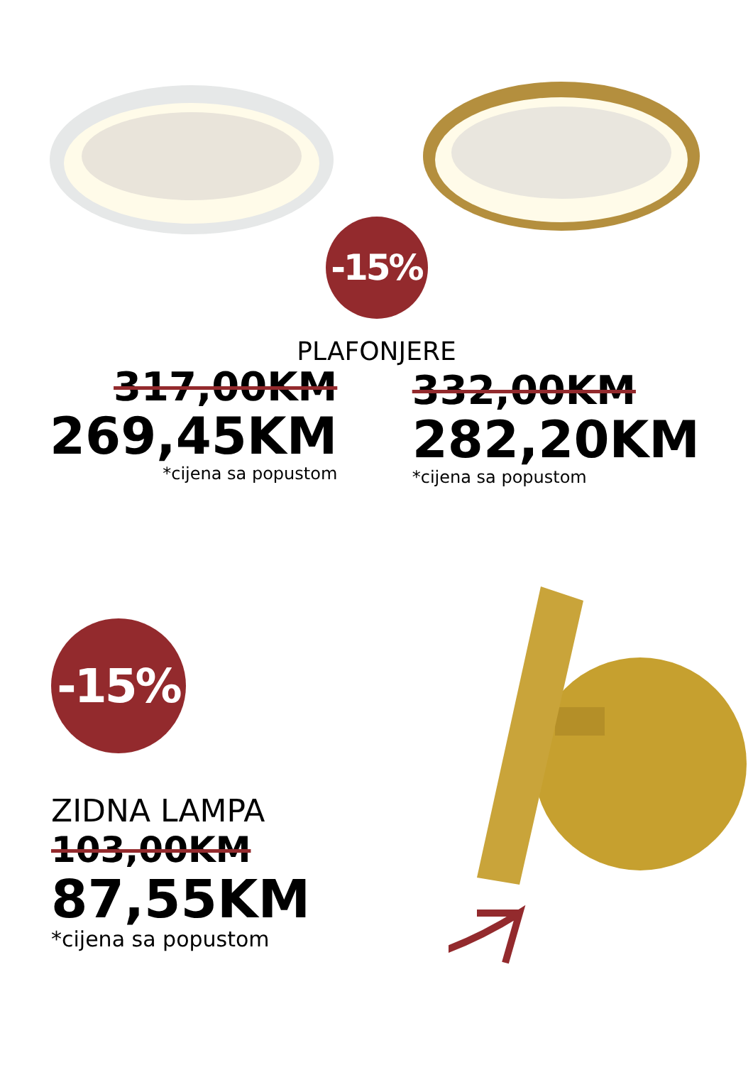-15%
PLAFONJERE
317,00KM
269,45KM
*cijena sa popustom
332,00KM
282,20KM
*cijena sa popustom
-15%
ZIDNA LAMPA
103,00KM
87,55KM
*cijena sa popustom